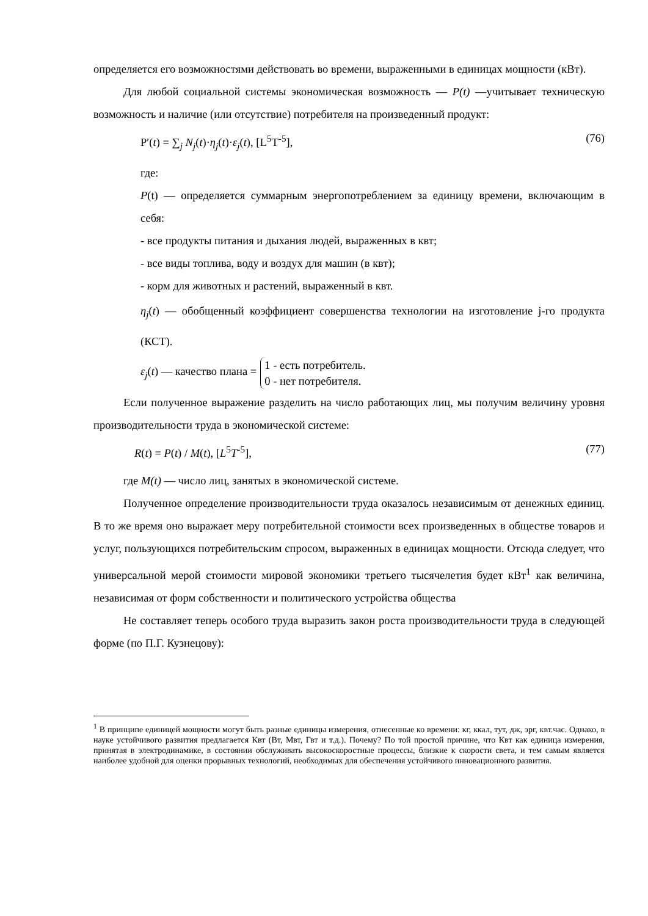определяется его возможностями действовать во времени, выраженными в единицах мощности (кВт).
Для любой социальной системы экономическая возможность — P(t) —учитывает техническую возможность и наличие (или отсутствие) потребителя на произведенный продукт:
P′(t) = ∑<sub>j</sub> N<sub>j</sub>(t)·η<sub>j</sub>(t)·ε<sub>j</sub>(t), [L<sup>5</sup>T<sup>-5</sup>], (76)
где:
P(t) — определяется суммарным энергопотреблением за единицу времени, включающим в себя:
- все продукты питания и дыхания людей, выраженных в квт;
- все виды топлива, воду и воздух для машин (в квт);
- корм для животных и растений, выраженный в квт.
η<sub>j</sub>(t) — обобщенный коэффициент совершенства технологии на изготовление j-го продукта (КСТ).
ε<sub>j</sub>(t) — качество плана = 1 - есть потребитель.
0 - нет потребителя.
Если полученное выражение разделить на число работающих лиц, мы получим величину уровня производительности труда в экономической системе:
R(t) = P(t) / M(t), [L<sup>5</sup>T<sup>-5</sup>], (77)
где M(t) — число лиц, занятых в экономической системе.
Полученное определение производительности труда оказалось независимым от денежных единиц. В то же время оно выражает меру потребительной стоимости всех произведенных в обществе товаров и услуг, пользующихся потребительским спросом, выраженных в единицах мощности. Отсюда следует, что универсальной мерой стоимости мировой экономики третьего тысячелетия будет кВт<sup>1</sup> как величина, независимая от форм собственности и политического устройства общества
Не составляет теперь особого труда выразить закон роста производительности труда в следующей форме (по П.Г. Кузнецову):
<sup>1</sup> В принципе единицей мощности могут быть разные единицы измерения, отнесенные ко времени: кг, ккал, тут, дж, эрг, квт.час. Однако, в науке устойчивого развития предлагается Квт (Вт, Мвт, Гвт и т.д.). Почему? По той простой причине, что Квт как единица измерения, принятая в электродинамике, в состоянии обслуживать высокоскоростные процессы, близкие к скорости света, и тем самым является наиболее удобной для оценки прорывных технологий, необходимых для обеспечения устойчивого инновационного развития.